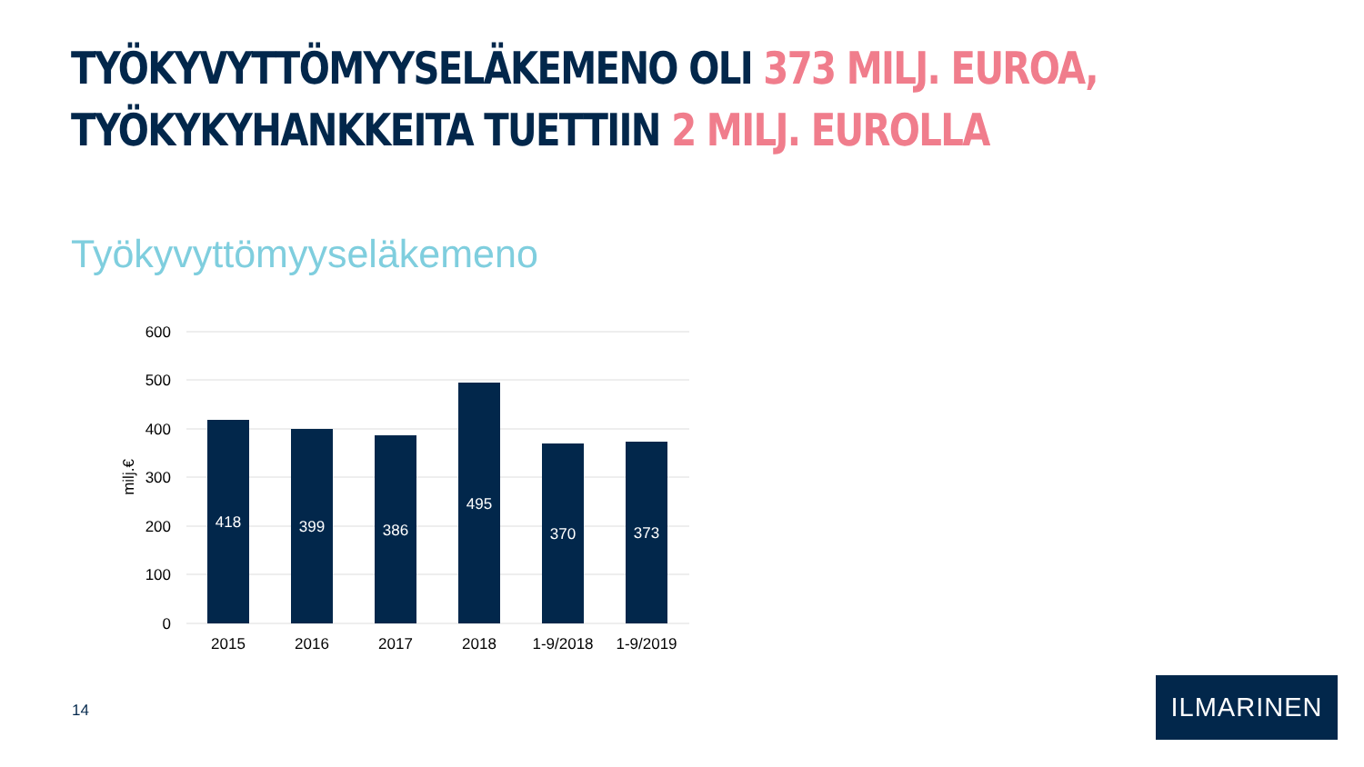TYÖKYVYTTÖMYYSELÄKEMENO OLI 373 MILJ. EUROA,
TYÖKYKYHANKKEITA TUETTIIN 2 MILJ. EUROLLA
Työkyvyttömyyseläkemeno
600
500
400
300
200
100
0
milj.€
418
399
386
495
370
373
2015
2016
2017
2018
1-9/2018
1-9/2019
14
ILMARINEN